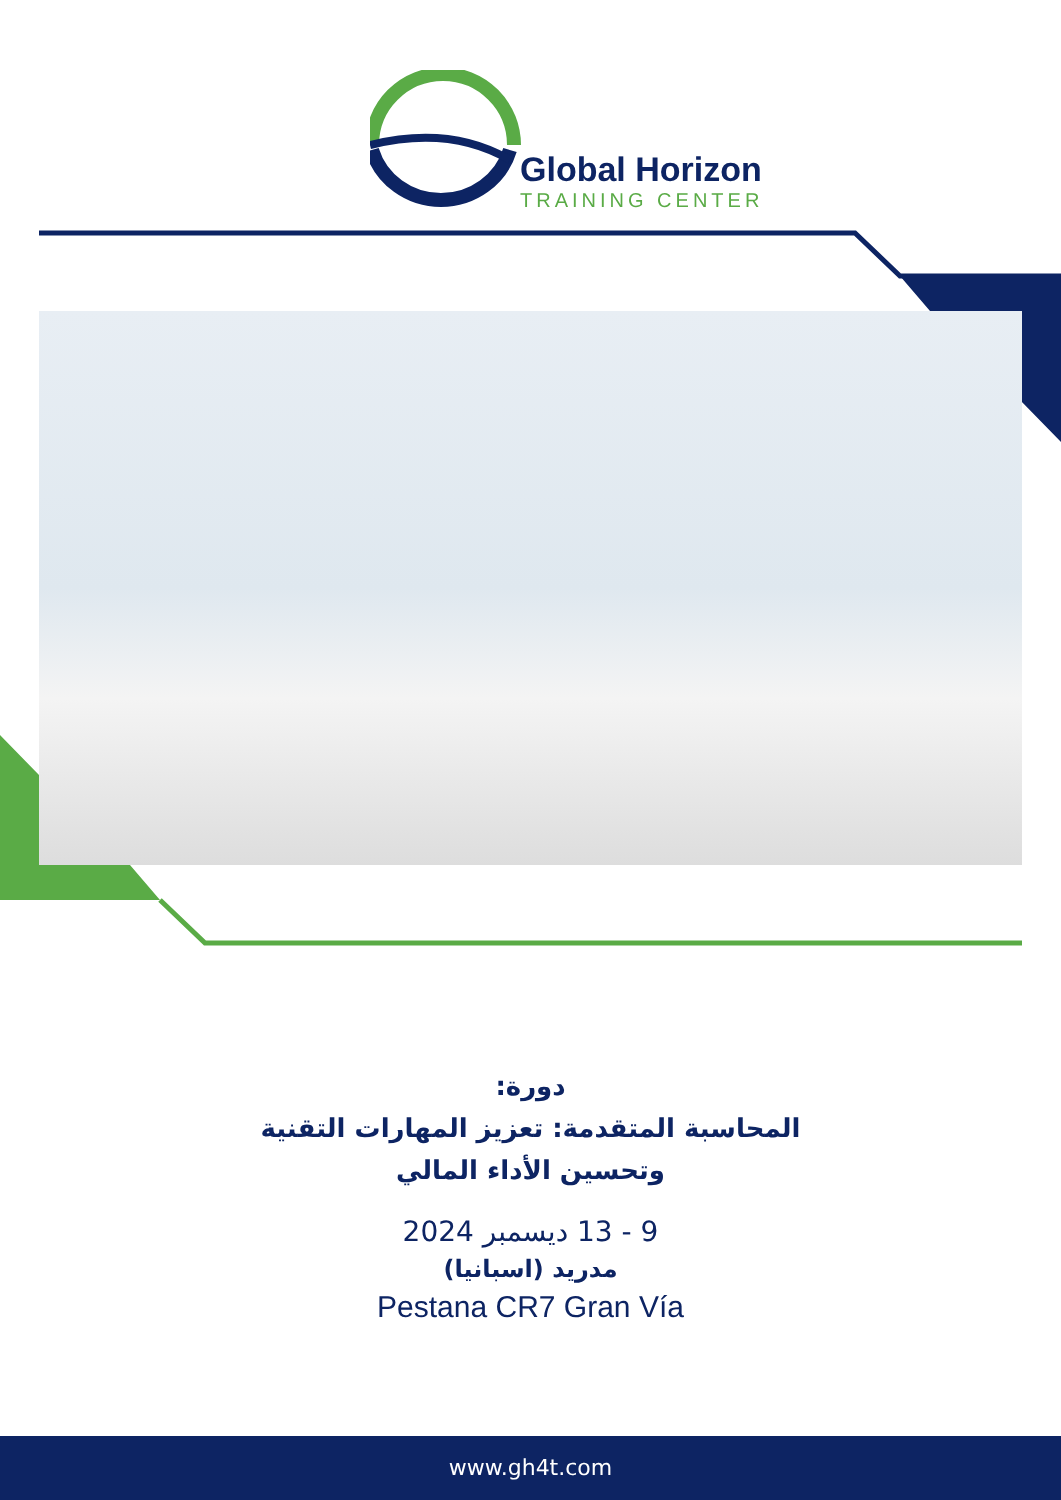Global Horizon
TRAINING CENTER
دورة:
المحاسبة المتقدمة: تعزيز المهارات التقنية وتحسين الأداء المالي
9 - 13 ديسمبر 2024
مدريد (اسبانيا)
Pestana CR7 Gran Vía
www.gh4t.com